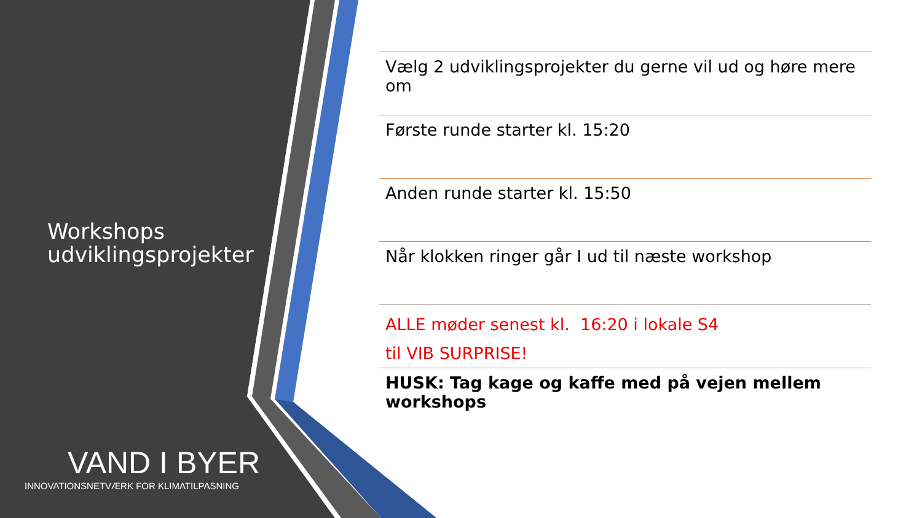Workshops
udviklingsprojekter
VAND I BYER
INNOVATIONSNETVÆRK FOR KLIMATILPASNING
Vælg 2 udviklingsprojekter du gerne vil ud og høre mere om
Første runde starter kl. 15:20
Anden runde starter kl. 15:50
Når klokken ringer går I ud til næste workshop
ALLE møder senest kl. 16:20 i lokale S4
til VIB SURPRISE!
HUSK: Tag kage og kaffe med på vejen mellem workshops